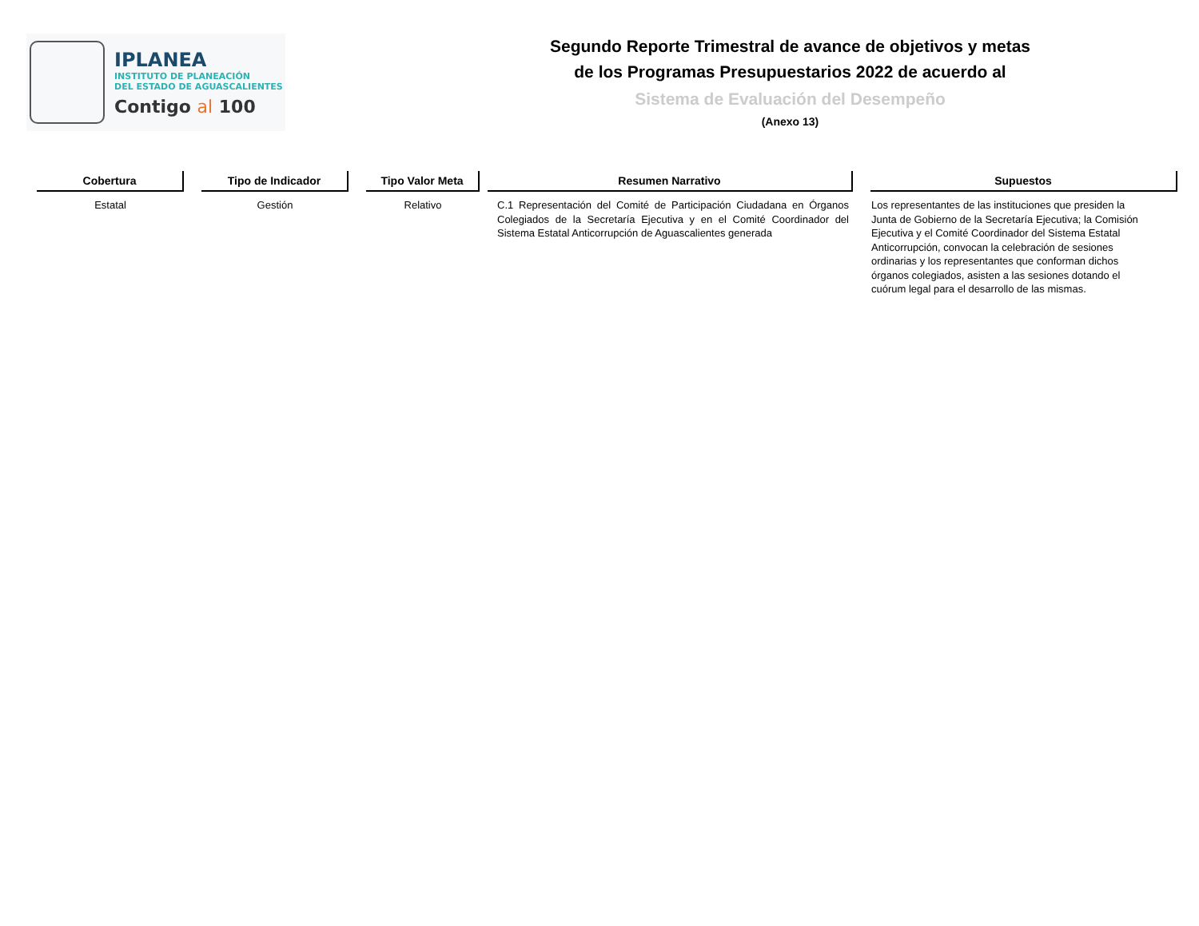IPLANEA
INSTITUTO DE PLANEACIÓN
DEL ESTADO DE AGUASCALIENTES
Contigo al 100
Segundo Reporte Trimestral de avance de objetivos y metas
de los Programas Presupuestarios 2022 de acuerdo al
Sistema de Evaluación del Desempeño
(Anexo 13)
| Cobertura | | Tipo de Indicador | | Tipo Valor Meta | | Resumen Narrativo | | Supuestos |
| Estatal | | Gestión | | Relativo | | C.1 Representación del Comité de Participación Ciudadana en Órganos Colegiados de la Secretaría Ejecutiva y en el Comité Coordinador del Sistema Estatal Anticorrupción de Aguascalientes generada | | Los representantes de las instituciones que presiden la Junta de Gobierno de la Secretaría Ejecutiva; la Comisión Ejecutiva y el Comité Coordinador del Sistema Estatal Anticorrupción, convocan la celebración de sesiones ordinarias y los representantes que conforman dichos órganos colegiados, asisten a las sesiones dotando el cuórum legal para el desarrollo de las mismas. |